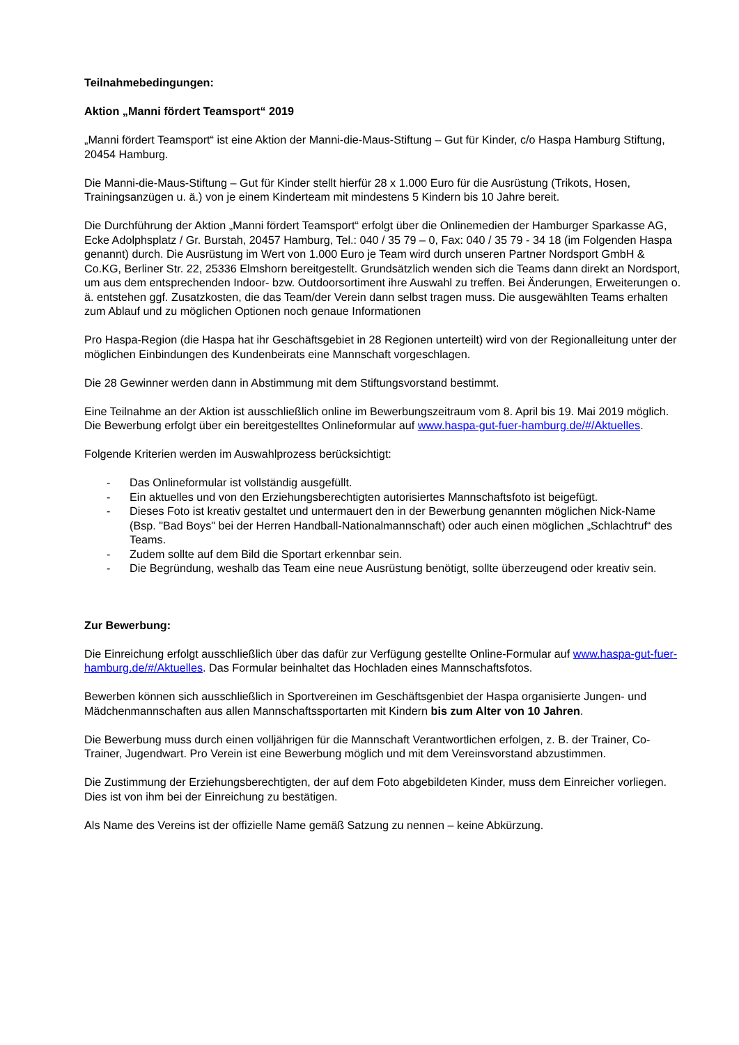Teilnahmebedingungen:
Aktion „Manni fördert Teamsport“ 2019
„Manni fördert Teamsport“ ist eine Aktion der Manni-die-Maus-Stiftung – Gut für Kinder, c/o Haspa Hamburg Stiftung, 20454 Hamburg.
Die Manni-die-Maus-Stiftung – Gut für Kinder stellt hierfür 28 x 1.000 Euro für die Ausrüstung (Trikots, Hosen, Trainingsanzügen u. ä.) von je einem Kinderteam mit mindestens 5 Kindern bis 10 Jahre bereit.
Die Durchführung der Aktion „Manni fördert Teamsport“ erfolgt über die Onlinemedien der Hamburger Sparkasse AG, Ecke Adolphsplatz / Gr. Burstah, 20457 Hamburg, Tel.: 040 / 35 79 – 0, Fax: 040 / 35 79 - 34 18 (im Folgenden Haspa genannt) durch. Die Ausrüstung im Wert von 1.000 Euro je Team wird durch unseren Partner Nordsport GmbH & Co.KG, Berliner Str. 22, 25336 Elmshorn bereitgestellt. Grundsätzlich wenden sich die Teams dann direkt an Nordsport, um aus dem entsprechenden Indoor- bzw. Outdoorsortiment ihre Auswahl zu treffen. Bei Änderungen, Erweiterungen o. ä. entstehen ggf. Zusatzkosten, die das Team/der Verein dann selbst tragen muss. Die ausgewählten Teams erhalten zum Ablauf und zu möglichen Optionen noch genaue Informationen
Pro Haspa-Region (die Haspa hat ihr Geschäftsgebiet in 28 Regionen unterteilt) wird von der Regionalleitung unter der möglichen Einbindungen des Kundenbeirats eine Mannschaft vorgeschlagen.
Die 28 Gewinner werden dann in Abstimmung mit dem Stiftungsvorstand bestimmt.
Eine Teilnahme an der Aktion ist ausschließlich online im Bewerbungszeitraum vom 8. April bis 19. Mai 2019 möglich. Die Bewerbung erfolgt über ein bereitgestelltes Onlineformular auf www.haspa-gut-fuer-hamburg.de/#/Aktuelles.
Folgende Kriterien werden im Auswahlprozess berücksichtigt:
- Das Onlineformular ist vollständig ausgefüllt.
- Ein aktuelles und von den Erziehungsberechtigten autorisiertes Mannschaftsfoto ist beigefügt.
- Dieses Foto ist kreativ gestaltet und untermauert den in der Bewerbung genannten möglichen Nick-Name (Bsp. "Bad Boys" bei der Herren Handball-Nationalmannschaft) oder auch einen möglichen „Schlachtruf“ des Teams.
- Zudem sollte auf dem Bild die Sportart erkennbar sein.
- Die Begründung, weshalb das Team eine neue Ausrüstung benötigt, sollte überzeugend oder kreativ sein.
Zur Bewerbung:
Die Einreichung erfolgt ausschließlich über das dafür zur Verfügung gestellte Online-Formular auf www.haspa-gut-fuer-hamburg.de/#/Aktuelles. Das Formular beinhaltet das Hochladen eines Mannschaftsfotos.
Bewerben können sich ausschließlich in Sportvereinen im Geschäftsgenbiet der Haspa organisierte Jungen- und Mädchenmannschaften aus allen Mannschaftssportarten mit Kindern bis zum Alter von 10 Jahren.
Die Bewerbung muss durch einen volljährigen für die Mannschaft Verantwortlichen erfolgen, z. B. der Trainer, Co-Trainer, Jugendwart. Pro Verein ist eine Bewerbung möglich und mit dem Vereinsvorstand abzustimmen.
Die Zustimmung der Erziehungsberechtigten, der auf dem Foto abgebildeten Kinder, muss dem Einreicher vorliegen. Dies ist von ihm bei der Einreichung zu bestätigen.
Als Name des Vereins ist der offizielle Name gemäß Satzung zu nennen – keine Abkürzung.